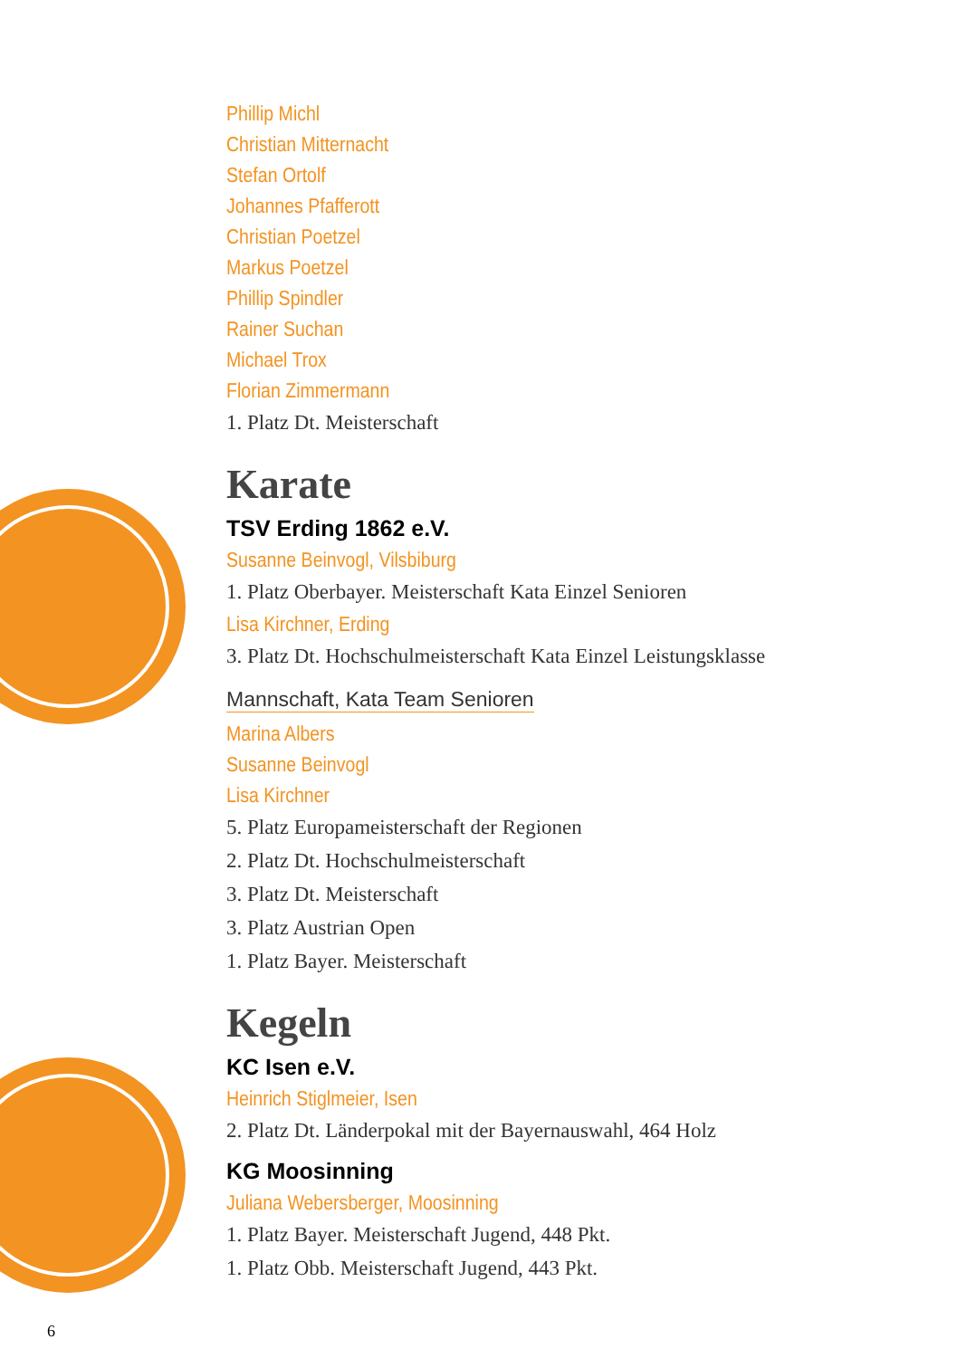Phillip Michl
Christian Mitternacht
Stefan Ortolf
Johannes Pfafferott
Christian Poetzel
Markus Poetzel
Phillip Spindler
Rainer Suchan
Michael Trox
Florian Zimmermann
1. Platz Dt. Meisterschaft
Karate
TSV Erding 1862 e.V.
Susanne Beinvogl, Vilsbiburg
1. Platz Oberbayer. Meisterschaft Kata Einzel Senioren
Lisa Kirchner, Erding
3. Platz Dt. Hochschulmeisterschaft Kata Einzel Leistungsklasse
Mannschaft, Kata Team Senioren
Marina Albers
Susanne Beinvogl
Lisa Kirchner
5. Platz Europameisterschaft der Regionen
2. Platz Dt. Hochschulmeisterschaft
3. Platz Dt. Meisterschaft
3. Platz Austrian Open
1. Platz Bayer. Meisterschaft
Kegeln
KC Isen e.V.
Heinrich Stiglmeier, Isen
2. Platz Dt. Länderpokal mit der Bayernauswahl, 464 Holz
KG Moosinning
Juliana Webersberger, Moosinning
1. Platz Bayer. Meisterschaft Jugend, 448 Pkt.
1. Platz Obb. Meisterschaft Jugend, 443 Pkt.
6